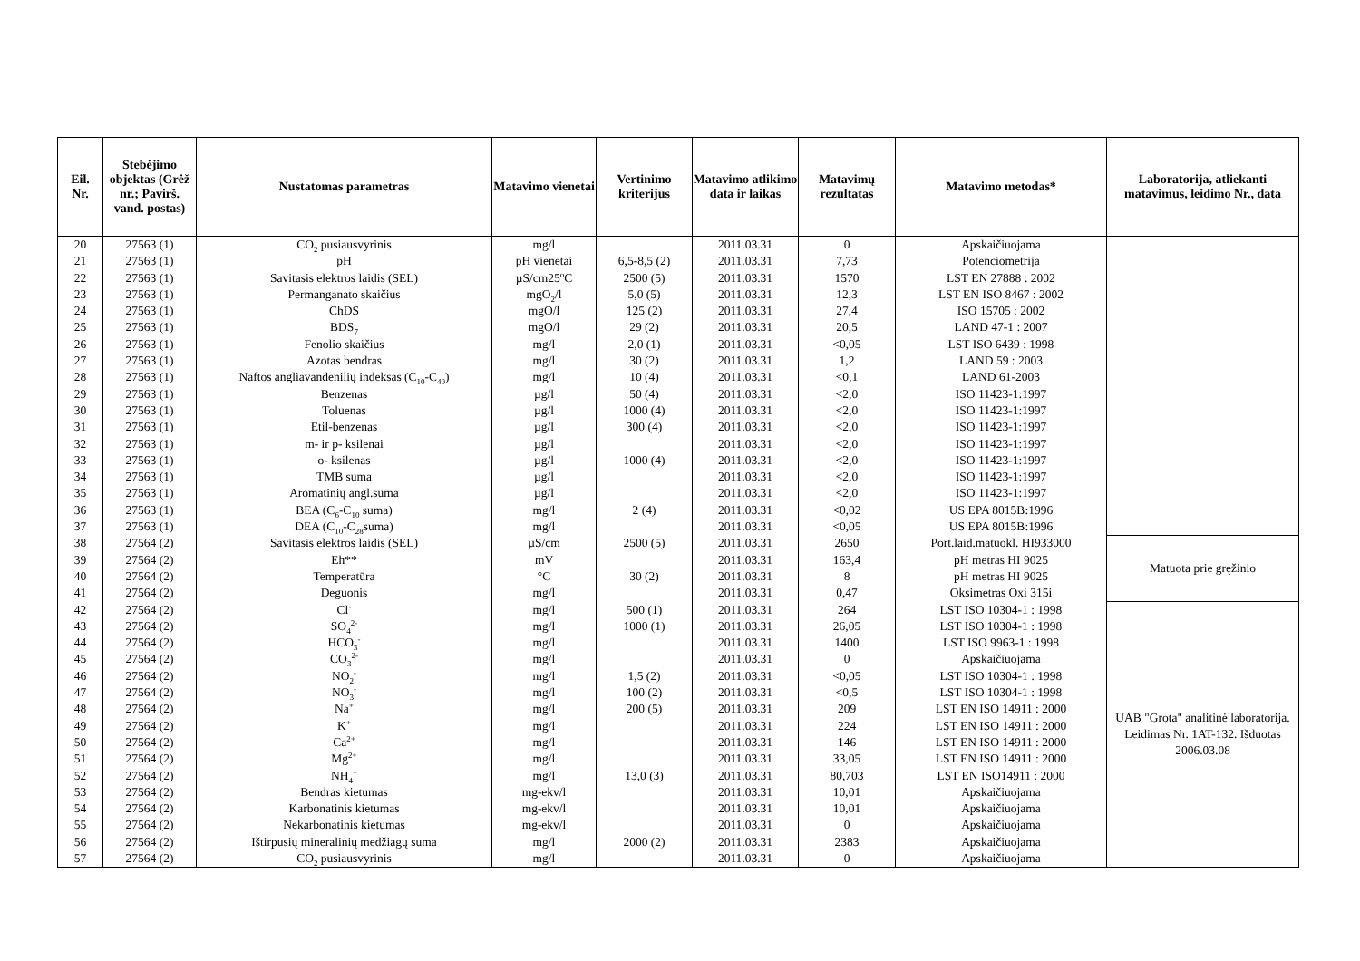| Eil. Nr. | Stebėjimo objektas (Grėž nr.; Pavirš. vand. postas) | Nustatomas parametras | Matavimo vienetai | Vertinimo kriterijus | Matavimo atlikimo data ir laikas | Matavimų rezultatas | Matavimo metodas* | Laboratorija, atliekanti matavimus, leidimo Nr., data |
| --- | --- | --- | --- | --- | --- | --- | --- | --- |
| 20 | 27563 (1) | CO<sub>2</sub> pusiausvyrinis | mg/l | | 2011.03.31 | 0 | Apskaičiuojama | |
| 21 | 27563 (1) | pH | pH vienetai | 6,5-8,5 (2) | 2011.03.31 | 7,73 | Potenciometrija | |
| 22 | 27563 (1) | Savitasis elektros laidis (SEL) | µS/cm25<sup>o</sup>C | 2500 (5) | 2011.03.31 | 1570 | LST EN 27888 : 2002 | |
| 23 | 27563 (1) | Permanganato skaičius | mgO<sub>2</sub>/l | 5,0 (5) | 2011.03.31 | 12,3 | LST EN ISO 8467 : 2002 | |
| 24 | 27563 (1) | ChDS | mgO/l | 125 (2) | 2011.03.31 | 27,4 | ISO 15705 : 2002 | |
| 25 | 27563 (1) | BDS<sub>7</sub> | mgO/l | 29 (2) | 2011.03.31 | 20,5 | LAND 47-1 : 2007 | |
| 26 | 27563 (1) | Fenolio skaičius | mg/l | 2,0 (1) | 2011.03.31 | <0,05 | LST ISO 6439 : 1998 | |
| 27 | 27563 (1) | Azotas bendras | mg/l | 30 (2) | 2011.03.31 | 1,2 | LAND 59 : 2003 | |
| 28 | 27563 (1) | Naftos angliavandenilių indeksas (C<sub>10</sub>-C<sub>40</sub>) | mg/l | 10 (4) | 2011.03.31 | <0,1 | LAND 61-2003 | |
| 29 | 27563 (1) | Benzenas | µg/l | 50 (4) | 2011.03.31 | <2,0 | ISO 11423-1:1997 | |
| 30 | 27563 (1) | Toluenas | µg/l | 1000 (4) | 2011.03.31 | <2,0 | ISO 11423-1:1997 | |
| 31 | 27563 (1) | Etil-benzenas | µg/l | 300 (4) | 2011.03.31 | <2,0 | ISO 11423-1:1997 | |
| 32 | 27563 (1) | m- ir p- ksilenai | µg/l | | 2011.03.31 | <2,0 | ISO 11423-1:1997 | |
| 33 | 27563 (1) | o- ksilenas | µg/l | 1000 (4) | 2011.03.31 | <2,0 | ISO 11423-1:1997 | |
| 34 | 27563 (1) | TMB suma | µg/l | | 2011.03.31 | <2,0 | ISO 11423-1:1997 | |
| 35 | 27563 (1) | Aromatinių angl.suma | µg/l | | 2011.03.31 | <2,0 | ISO 11423-1:1997 | |
| 36 | 27563 (1) | BEA (C<sub>6</sub>-C<sub>10</sub> suma) | mg/l | 2 (4) | 2011.03.31 | <0,02 | US EPA 8015B:1996 | |
| 37 | 27563 (1) | DEA (C<sub>10</sub>-C<sub>28</sub>suma) | mg/l | | 2011.03.31 | <0,05 | US EPA 8015B:1996 | |
| 38 | 27564 (2) | Savitasis elektros laidis (SEL) | µS/cm | 2500 (5) | 2011.03.31 | 2650 | Port.laid.matuokl. HI933000 | Matuota prie gręžinio |
| 39 | 27564 (2) | Eh** | mV | | 2011.03.31 | 163,4 | pH metras HI 9025 | |
| 40 | 27564 (2) | Temperatūra | °C | 30 (2) | 2011.03.31 | 8 | pH metras HI 9025 | |
| 41 | 27564 (2) | Deguonis | mg/l | | 2011.03.31 | 0,47 | Oksimetras Oxi 315i | |
| 42 | 27564 (2) | Cl<sup>-</sup> | mg/l | 500 (1) | 2011.03.31 | 264 | LST ISO 10304-1 : 1998 | UAB "Grota" analitinė laboratorija. Leidimas Nr. 1AT-132. Išduotas 2006.03.08 |
| 43 | 27564 (2) | SO<sub>4</sub><sup>2-</sup> | mg/l | 1000 (1) | 2011.03.31 | 26,05 | LST ISO 10304-1 : 1998 | |
| 44 | 27564 (2) | HCO<sub>3</sub><sup>-</sup> | mg/l | | 2011.03.31 | 1400 | LST ISO 9963-1 : 1998 | |
| 45 | 27564 (2) | CO<sub>3</sub><sup>2-</sup> | mg/l | | 2011.03.31 | 0 | Apskaičiuojama | |
| 46 | 27564 (2) | NO<sub>2</sub><sup>-</sup> | mg/l | 1,5 (2) | 2011.03.31 | <0,05 | LST ISO 10304-1 : 1998 | |
| 47 | 27564 (2) | NO<sub>3</sub><sup>-</sup> | mg/l | 100 (2) | 2011.03.31 | <0,5 | LST ISO 10304-1 : 1998 | |
| 48 | 27564 (2) | Na<sup>+</sup> | mg/l | 200 (5) | 2011.03.31 | 209 | LST EN ISO 14911 : 2000 | |
| 49 | 27564 (2) | K<sup>+</sup> | mg/l | | 2011.03.31 | 224 | LST EN ISO 14911 : 2000 | |
| 50 | 27564 (2) | Ca<sup>2+</sup> | mg/l | | 2011.03.31 | 146 | LST EN ISO 14911 : 2000 | |
| 51 | 27564 (2) | Mg<sup>2+</sup> | mg/l | | 2011.03.31 | 33,05 | LST EN ISO 14911 : 2000 | |
| 52 | 27564 (2) | NH<sub>4</sub><sup>+</sup> | mg/l | 13,0 (3) | 2011.03.31 | 80,703 | LST EN ISO14911 : 2000 | |
| 53 | 27564 (2) | Bendras kietumas | mg-ekv/l | | 2011.03.31 | 10,01 | Apskaičiuojama | |
| 54 | 27564 (2) | Karbonatinis kietumas | mg-ekv/l | | 2011.03.31 | 10,01 | Apskaičiuojama | |
| 55 | 27564 (2) | Nekarbonatinis kietumas | mg-ekv/l | | 2011.03.31 | 0 | Apskaičiuojama | |
| 56 | 27564 (2) | Ištirpusių mineralinių medžiagų suma | mg/l | 2000 (2) | 2011.03.31 | 2383 | Apskaičiuojama | |
| 57 | 27564 (2) | CO<sub>2</sub> pusiausvyrinis | mg/l | | 2011.03.31 | 0 | Apskaičiuojama | |